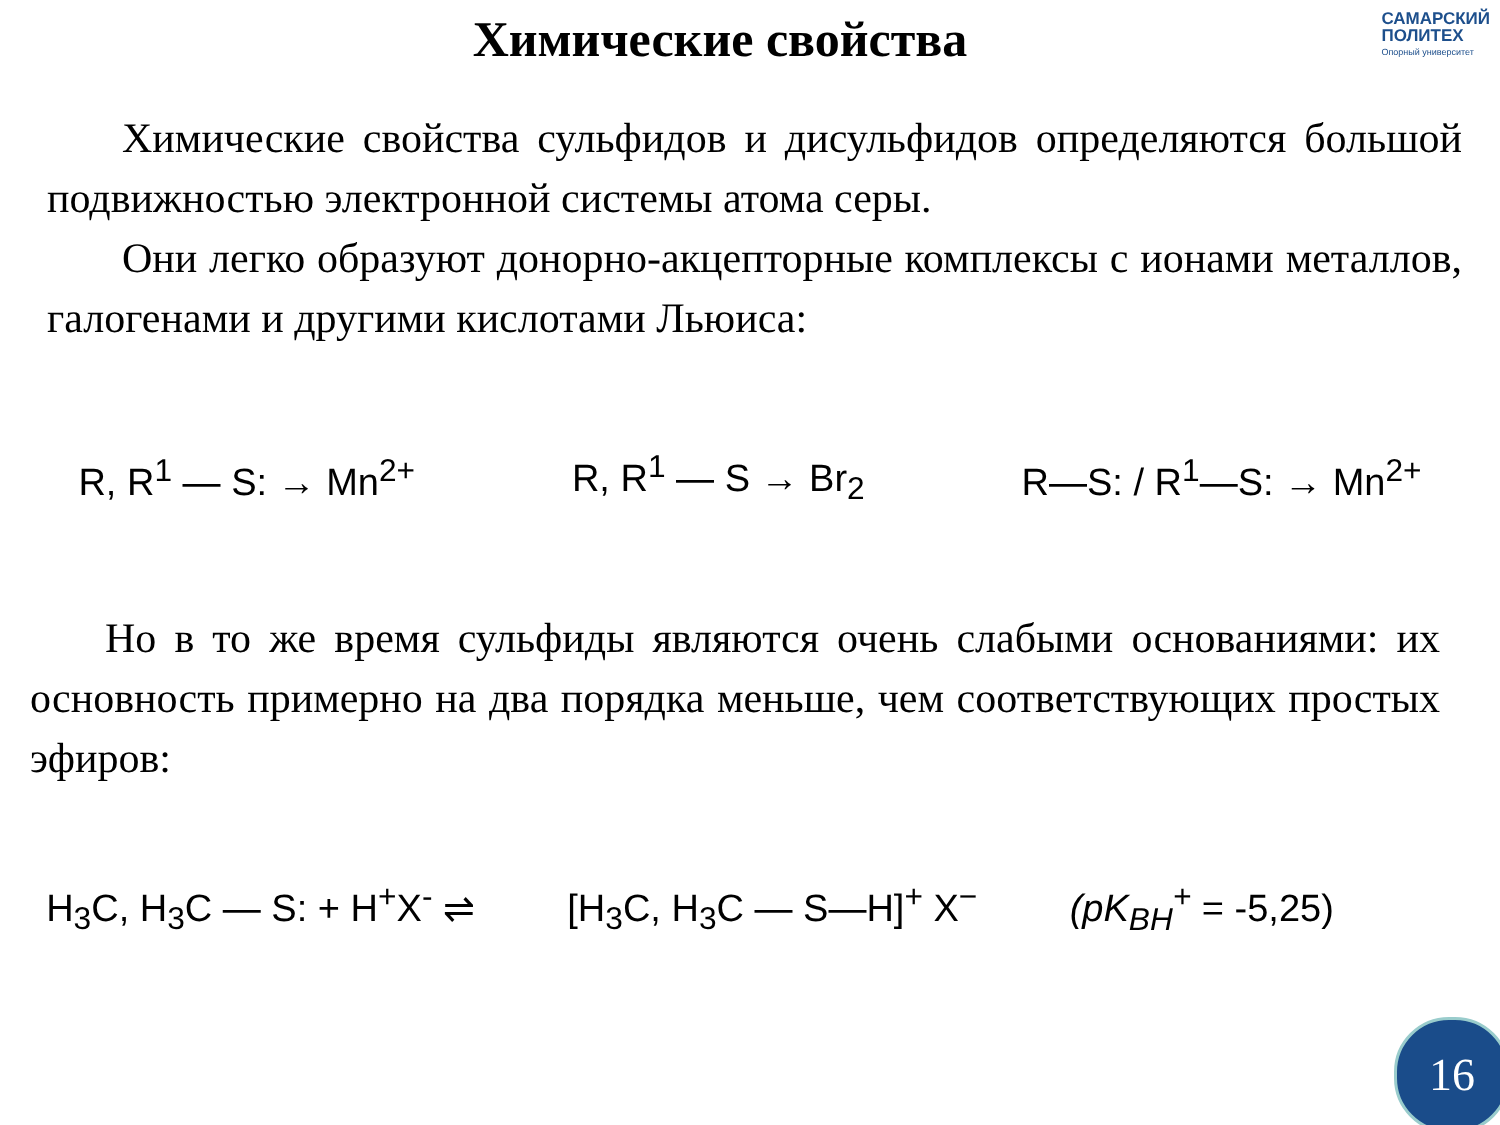Химические свойства
САМАРСКИЙ
ПОЛИТЕХ
Опорный университет
Химические свойства сульфидов и дисульфидов определяются большой подвижностью электронной системы атома серы.
Они легко образуют донорно-акцепторные комплексы с ионами металлов, галогенами и другими кислотами Льюиса:
R, R<sup>1</sup> — S: → Mn<sup>2+</sup> R, R<sup>1</sup> — S → Br<sub>2</sub> R—S: / R<sup>1</sup>—S: → Mn<sup>2+</sup>
Но в то же время сульфиды являются очень слабыми основаниями: их основность примерно на два порядка меньше, чем соответствующих простых эфиров:
H<sub>3</sub>C, H<sub>3</sub>C — S: + H<sup>+</sup>X<sup>-</sup> ⇌ [H<sub>3</sub>C, H<sub>3</sub>C — S—H]<sup>+</sup> X<sup>−</sup> (pK<sub>BH</sub><sup>+</sup> = -5,25)
16